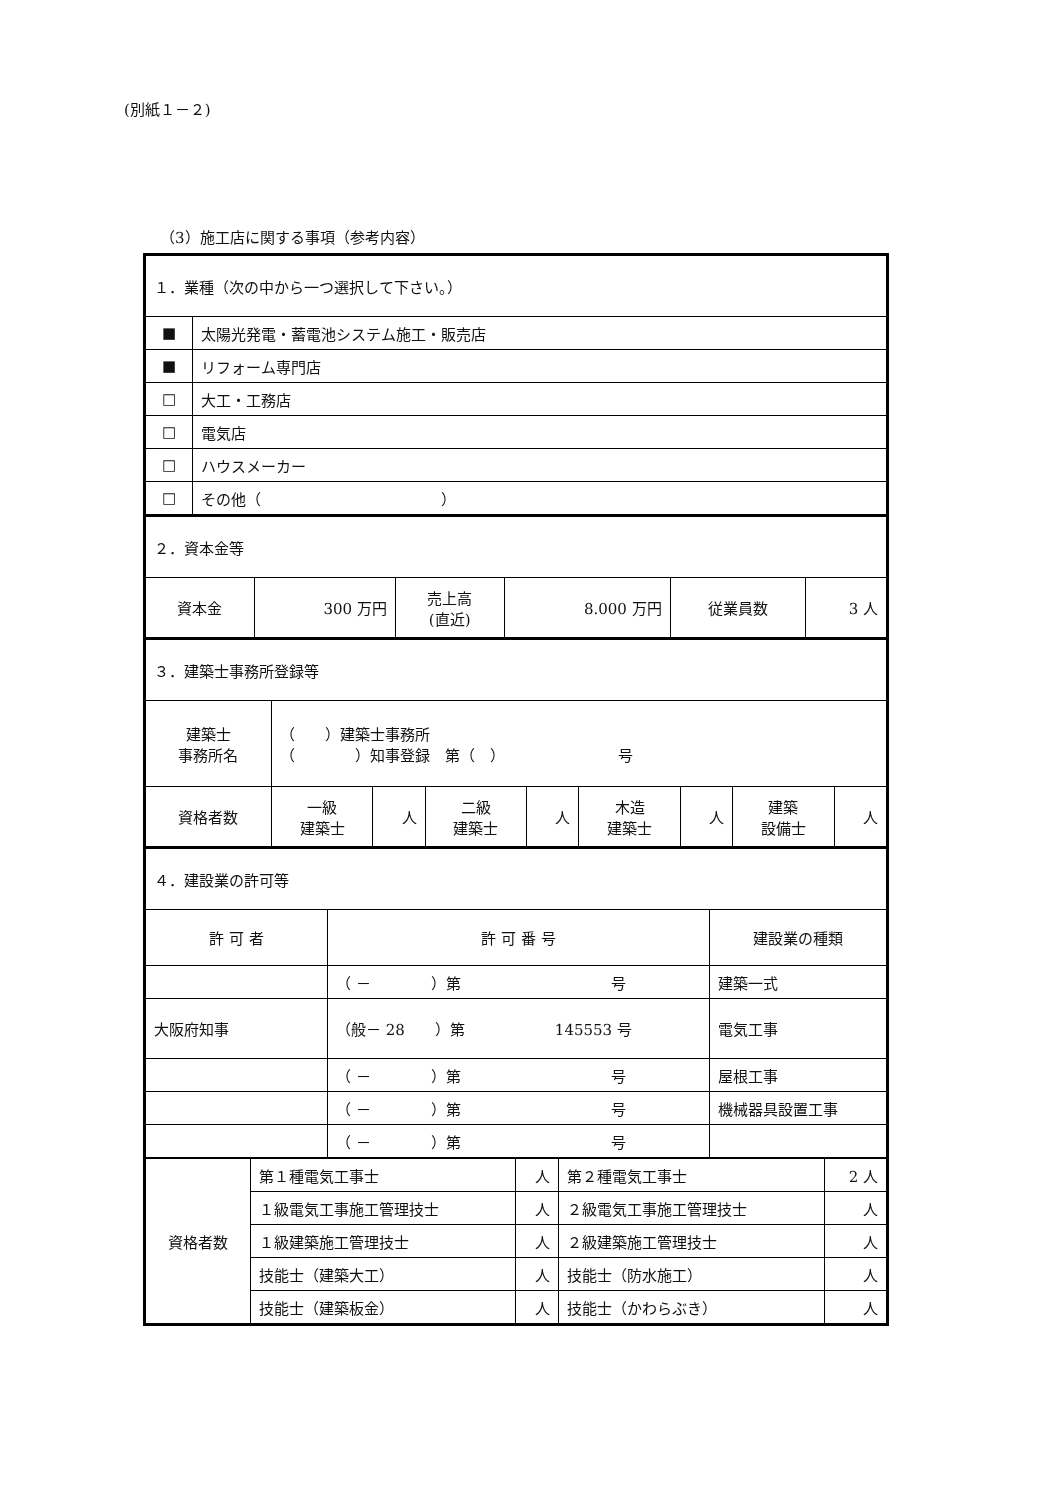(別紙１－２)
（3）施工店に関する事項（参考内容）
| １．業種（次の中から一つ選択して下さい。） | |
| ■ | 太陽光発電・蓄電池システム施工・販売店 |
| ■ | リフォーム専門店 |
| □ | 大工・工務店 |
| □ | 電気店 |
| □ | ハウスメーカー |
| □ | その他（ ） |
| ２．資本金等 | | | | | |
| 資本金 | 300 万円 | 売上高 (直近) | 8.000 万円 | 従業員数 | 3 人 |
| ３．建築士事務所登録等 | | | | | | | | |
| 建築士 事務所名 | （ ）建築士事務所 （ ）知事登録 第（ ） 号 | | | | | | | |
| 資格者数 | 一級 建築士 | 人 | 二級 建築士 | 人 | 木造 建築士 | 人 | 建築 設備士 | 人 |
| ４．建設業の許可等 | | |
| 許 可 者 | 許 可 番 号 | 建設業の種類 |
| | （ － ）第 号 | 建築一式 |
| 大阪府知事 | （般－ 28 ）第 145553 号 | 電気工事 |
| | （ － ）第 号 | 屋根工事 |
| | （ － ）第 号 | 機械器具設置工事 |
| | （ － ）第 号 | |
| 資格者数 | 第１種電気工事士 | 人 | 第２種電気工事士 | 2 人 |
| | １級電気工事施工管理技士 | 人 | ２級電気工事施工管理技士 | 人 |
| | １級建築施工管理技士 | 人 | ２級建築施工管理技士 | 人 |
| | 技能士（建築大工） | 人 | 技能士（防水施工） | 人 |
| | 技能士（建築板金） | 人 | 技能士（かわらぶき） | 人 |